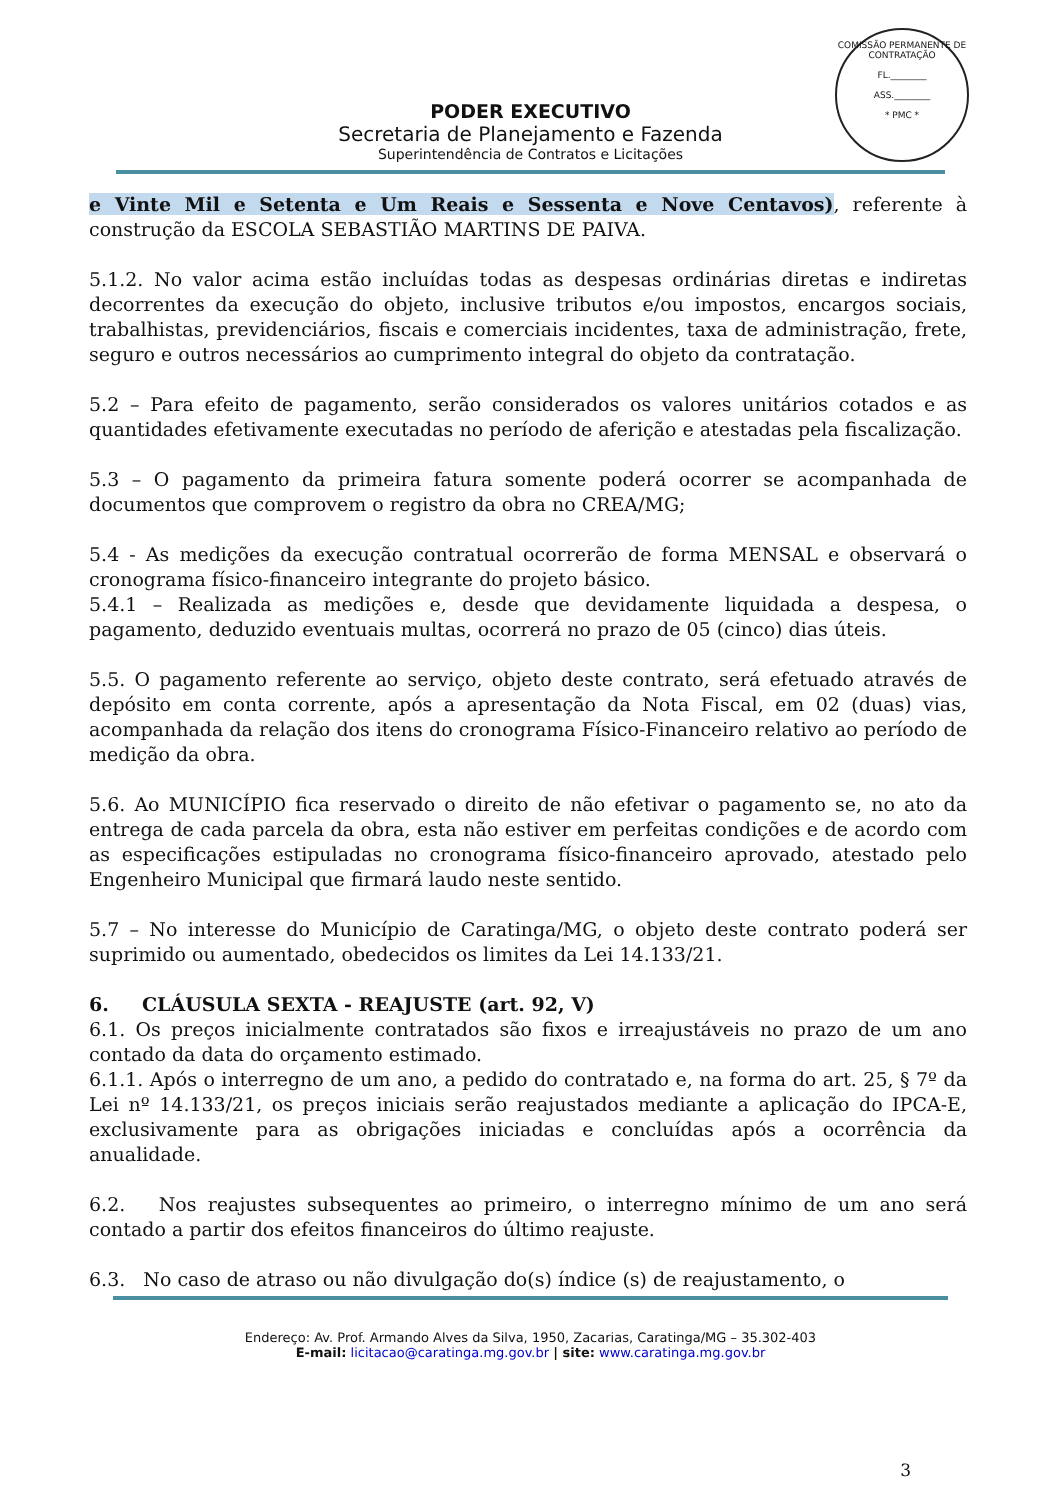COMISSÃO PERMANENTE DE CONTRATAÇÃO
FL.________
ASS.________
* PMC *
PODER EXECUTIVO
Secretaria de Planejamento e Fazenda
Superintendência de Contratos e Licitações
e Vinte Mil e Setenta e Um Reais e Sessenta e Nove Centavos), referente à construção da ESCOLA SEBASTIÃO MARTINS DE PAIVA.
5.1.2. No valor acima estão incluídas todas as despesas ordinárias diretas e indiretas decorrentes da execução do objeto, inclusive tributos e/ou impostos, encargos sociais, trabalhistas, previdenciários, fiscais e comerciais incidentes, taxa de administração, frete, seguro e outros necessários ao cumprimento integral do objeto da contratação.
5.2 – Para efeito de pagamento, serão considerados os valores unitários cotados e as quantidades efetivamente executadas no período de aferição e atestadas pela fiscalização.
5.3 – O pagamento da primeira fatura somente poderá ocorrer se acompanhada de documentos que comprovem o registro da obra no CREA/MG;
5.4 - As medições da execução contratual ocorrerão de forma MENSAL e observará o cronograma físico-financeiro integrante do projeto básico.
5.4.1 – Realizada as medições e, desde que devidamente liquidada a despesa, o pagamento, deduzido eventuais multas, ocorrerá no prazo de 05 (cinco) dias úteis.
5.5. O pagamento referente ao serviço, objeto deste contrato, será efetuado através de depósito em conta corrente, após a apresentação da Nota Fiscal, em 02 (duas) vias, acompanhada da relação dos itens do cronograma Físico-Financeiro relativo ao período de medição da obra.
5.6. Ao MUNICÍPIO fica reservado o direito de não efetivar o pagamento se, no ato da entrega de cada parcela da obra, esta não estiver em perfeitas condições e de acordo com as especificações estipuladas no cronograma físico-financeiro aprovado, atestado pelo Engenheiro Municipal que firmará laudo neste sentido.
5.7 – No interesse do Município de Caratinga/MG, o objeto deste contrato poderá ser suprimido ou aumentado, obedecidos os limites da Lei 14.133/21.
6. CLÁUSULA SEXTA - REAJUSTE (art. 92, V)
6.1. Os preços inicialmente contratados são fixos e irreajustáveis no prazo de um ano contado da data do orçamento estimado.
6.1.1. Após o interregno de um ano, a pedido do contratado e, na forma do art. 25, § 7º da Lei nº 14.133/21, os preços iniciais serão reajustados mediante a aplicação do IPCA-E, exclusivamente para as obrigações iniciadas e concluídas após a ocorrência da anualidade.
6.2. Nos reajustes subsequentes ao primeiro, o interregno mínimo de um ano será contado a partir dos efeitos financeiros do último reajuste.
6.3. No caso de atraso ou não divulgação do(s) índice (s) de reajustamento, o
Endereço: Av. Prof. Armando Alves da Silva, 1950, Zacarias, Caratinga/MG – 35.302-403
E-mail: licitacao@caratinga.mg.gov.br | site: www.caratinga.mg.gov.br
3